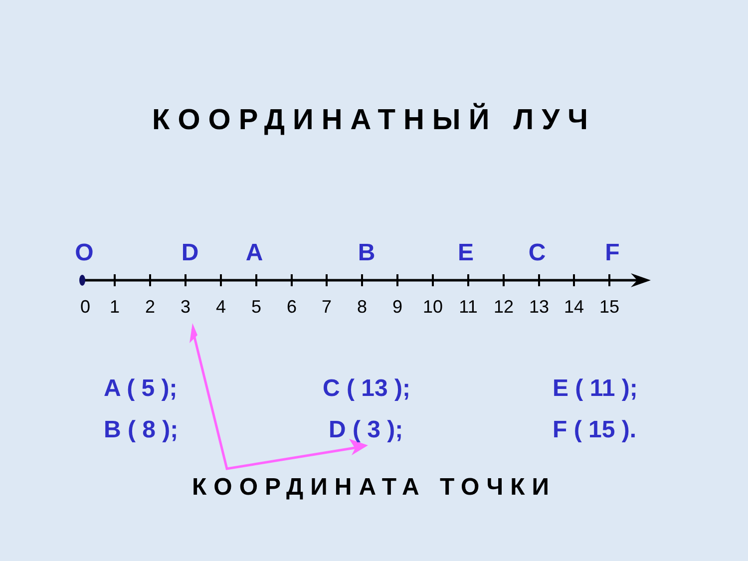КООРДИНАТНЫЙ ЛУЧ
O D A B E C F
0 1 2 3 4 5 6 7 8 9 10 11 12 13 14 15
A ( 5 ); C ( 13 ); E ( 11 );
B ( 8 ); D ( 3 ); F ( 15 ).
КООРДИНАТА ТОЧКИ